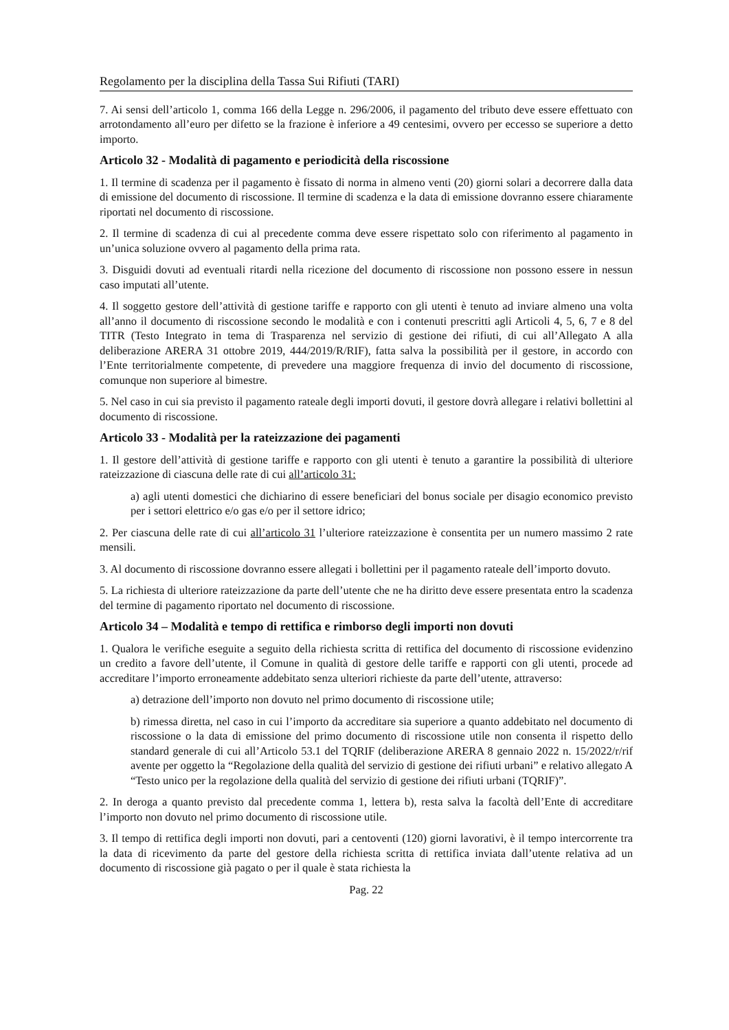Regolamento per la disciplina della Tassa Sui Rifiuti (TARI)
7. Ai sensi dell’articolo 1, comma 166 della Legge n. 296/2006, il pagamento del tributo deve essere effettuato con arrotondamento all’euro per difetto se la frazione è inferiore a 49 centesimi, ovvero per eccesso se superiore a detto importo.
Articolo 32 - Modalità di pagamento e periodicità della riscossione
1. Il termine di scadenza per il pagamento è fissato di norma in almeno venti (20) giorni solari a decorrere dalla data di emissione del documento di riscossione. Il termine di scadenza e la data di emissione dovranno essere chiaramente riportati nel documento di riscossione.
2. Il termine di scadenza di cui al precedente comma deve essere rispettato solo con riferimento al pagamento in un’unica soluzione ovvero al pagamento della prima rata.
3. Disguidi dovuti ad eventuali ritardi nella ricezione del documento di riscossione non possono essere in nessun caso imputati all’utente.
4. Il soggetto gestore dell’attività di gestione tariffe e rapporto con gli utenti è tenuto ad inviare almeno una volta all’anno il documento di riscossione secondo le modalità e con i contenuti prescritti agli Articoli 4, 5, 6, 7 e 8 del TITR (Testo Integrato in tema di Trasparenza nel servizio di gestione dei rifiuti, di cui all’Allegato A alla deliberazione ARERA 31 ottobre 2019, 444/2019/R/RIF), fatta salva la possibilità per il gestore, in accordo con l’Ente territorialmente competente, di prevedere una maggiore frequenza di invio del documento di riscossione, comunque non superiore al bimestre.
5. Nel caso in cui sia previsto il pagamento rateale degli importi dovuti, il gestore dovrà allegare i relativi bollettini al documento di riscossione.
Articolo 33 - Modalità per la rateizzazione dei pagamenti
1. Il gestore dell’attività di gestione tariffe e rapporto con gli utenti è tenuto a garantire la possibilità di ulteriore rateizzazione di ciascuna delle rate di cui all’articolo 31:
a) agli utenti domestici che dichiarino di essere beneficiari del bonus sociale per disagio economico previsto per i settori elettrico e/o gas e/o per il settore idrico;
2. Per ciascuna delle rate di cui all’articolo 31 l’ulteriore rateizzazione è consentita per un numero massimo 2 rate mensili.
3. Al documento di riscossione dovranno essere allegati i bollettini per il pagamento rateale dell’importo dovuto.
5. La richiesta di ulteriore rateizzazione da parte dell’utente che ne ha diritto deve essere presentata entro la scadenza del termine di pagamento riportato nel documento di riscossione.
Articolo 34 – Modalità e tempo di rettifica e rimborso degli importi non dovuti
1. Qualora le verifiche eseguite a seguito della richiesta scritta di rettifica del documento di riscossione evidenzino un credito a favore dell’utente, il Comune in qualità di gestore delle tariffe e rapporti con gli utenti, procede ad accreditare l’importo erroneamente addebitato senza ulteriori richieste da parte dell’utente, attraverso:
a) detrazione dell’importo non dovuto nel primo documento di riscossione utile;
b) rimessa diretta, nel caso in cui l’importo da accreditare sia superiore a quanto addebitato nel documento di riscossione o la data di emissione del primo documento di riscossione utile non consenta il rispetto dello standard generale di cui all’Articolo 53.1 del TQRIF (deliberazione ARERA 8 gennaio 2022 n. 15/2022/r/rif avente per oggetto la “Regolazione della qualità del servizio di gestione dei rifiuti urbani” e relativo allegato A “Testo unico per la regolazione della qualità del servizio di gestione dei rifiuti urbani (TQRIF)”.
2. In deroga a quanto previsto dal precedente comma 1, lettera b), resta salva la facoltà dell’Ente di accreditare l’importo non dovuto nel primo documento di riscossione utile.
3. Il tempo di rettifica degli importi non dovuti, pari a centoventi (120) giorni lavorativi, è il tempo intercorrente tra la data di ricevimento da parte del gestore della richiesta scritta di rettifica inviata dall’utente relativa ad un documento di riscossione già pagato o per il quale è stata richiesta la
Pag. 22